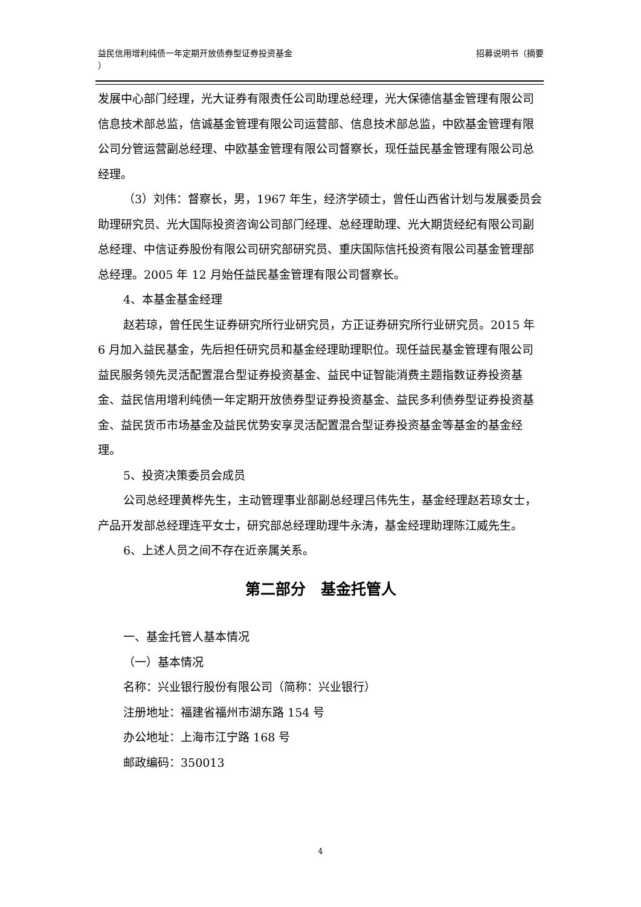招募说明书（摘要 益民信用增利纯债一年定期开放债券型证券投资基金
）
发展中心部门经理，光大证券有限责任公司助理总经理，光大保德信基金管理有限公司信息技术部总监，信诚基金管理有限公司运营部、信息技术部总监，中欧基金管理有限公司分管运营副总经理、中欧基金管理有限公司督察长，现任益民基金管理有限公司总经理。
（3）刘伟：督察长，男，1967 年生，经济学硕士，曾任山西省计划与发展委员会助理研究员、光大国际投资咨询公司部门经理、总经理助理、光大期货经纪有限公司副总经理、中信证券股份有限公司研究部研究员、重庆国际信托投资有限公司基金管理部总经理。2005 年 12 月始任益民基金管理有限公司督察长。
4、本基金基金经理
赵若琼，曾任民生证券研究所行业研究员，方正证券研究所行业研究员。2015 年 6 月加入益民基金，先后担任研究员和基金经理助理职位。现任益民基金管理有限公司益民服务领先灵活配置混合型证券投资基金、益民中证智能消费主题指数证券投资基金、益民信用增利纯债一年定期开放债券型证券投资基金、益民多利债券型证券投资基金、益民货币市场基金及益民优势安享灵活配置混合型证券投资基金等基金的基金经理。
5、投资决策委员会成员
公司总经理黄桦先生，主动管理事业部副总经理吕伟先生，基金经理赵若琼女士，产品开发部总经理连平女士，研究部总经理助理牛永涛，基金经理助理陈江威先生。
6、上述人员之间不存在近亲属关系。
第二部分　基金托管人
一、基金托管人基本情况
（一）基本情况
名称：兴业银行股份有限公司（简称：兴业银行）
注册地址：福建省福州市湖东路 154 号
办公地址：上海市江宁路 168 号
邮政编码：350013
4